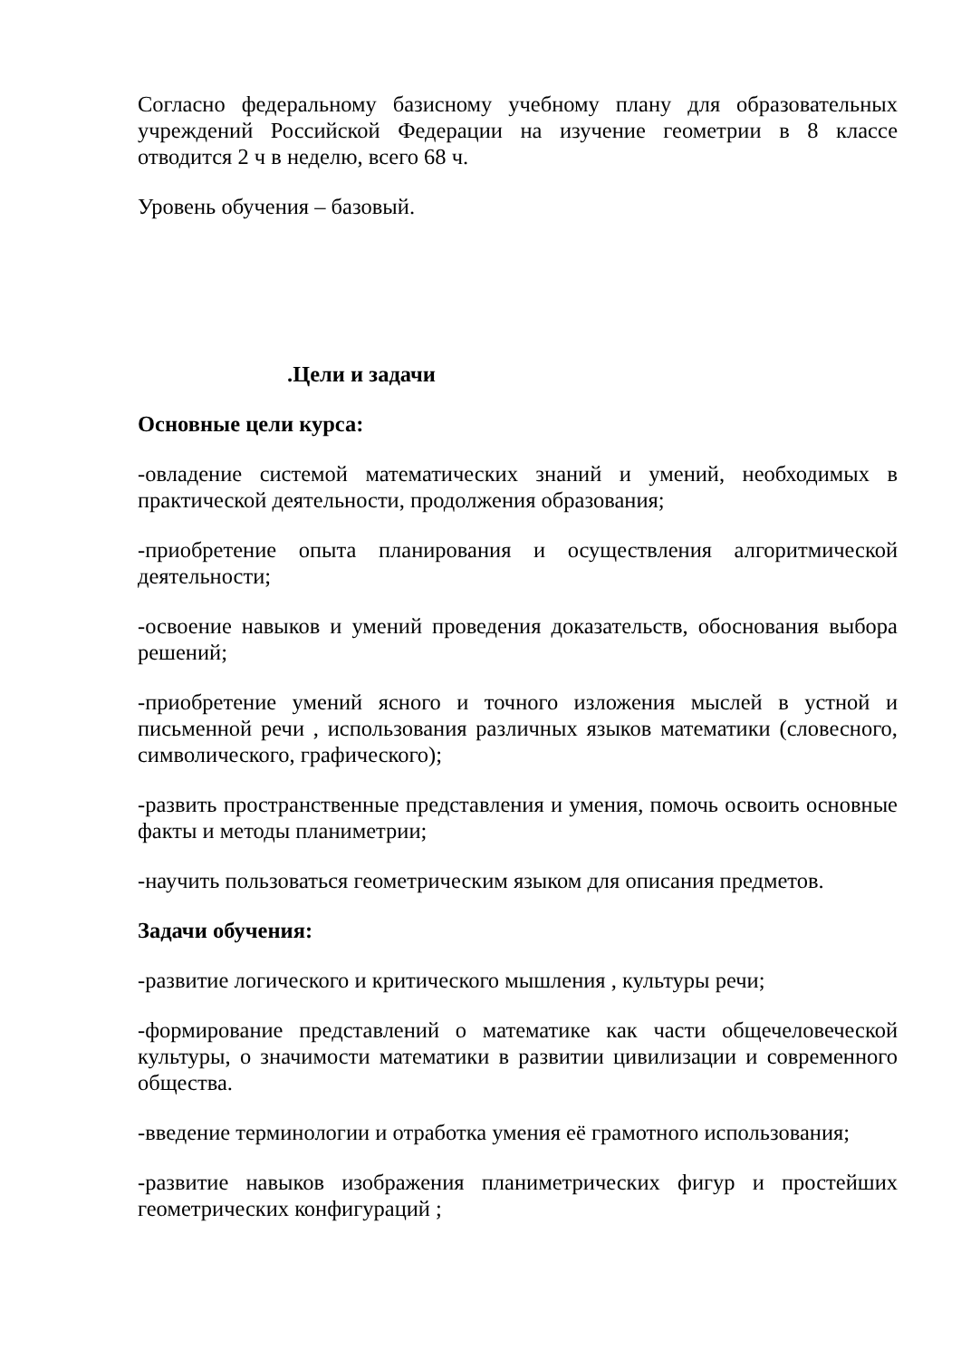Согласно федеральному базисному учебному плану для образовательных учреждений Российской Федерации на изучение геометрии в 8 классе отводится 2 ч в неделю, всего 68 ч.
Уровень обучения – базовый.
.Цели и задачи
Основные цели курса:
-овладение системой математических знаний и умений, необходимых в практической деятельности, продолжения образования;
-приобретение опыта планирования и осуществления алгоритмической деятельности;
-освоение навыков и умений проведения доказательств, обоснования выбора решений;
-приобретение умений ясного и точного изложения мыслей в устной и письменной речи , использования различных языков математики (словесного, символического, графического);
-развить пространственные представления и умения, помочь освоить основные факты и методы планиметрии;
-научить пользоваться геометрическим языком для описания предметов.
Задачи обучения:
-развитие логического и критического мышления , культуры речи;
-формирование представлений о математике как части общечеловеческой культуры, о значимости математики в развитии цивилизации и современного общества.
-введение терминологии и отработка умения её грамотного использования;
-развитие навыков изображения планиметрических фигур и простейших геометрических конфигураций ;